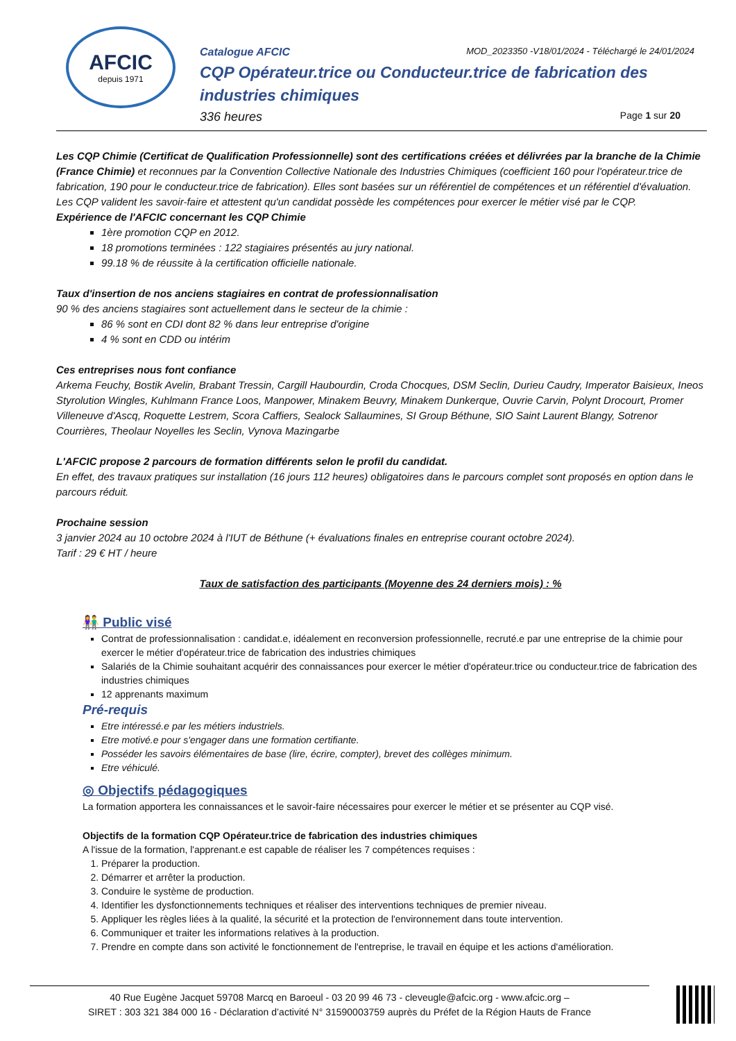AFCIC
depuis 1971
Catalogue AFCIC MOD_2023350 -V18/01/2024 - Téléchargé le 24/01/2024
CQP Opérateur.trice ou Conducteur.trice de fabrication des industries chimiques
336 heures Page 1 sur 20
Les CQP Chimie (Certificat de Qualification Professionnelle) sont des certifications créées et délivrées par la branche de la Chimie (France Chimie) et reconnues par la Convention Collective Nationale des Industries Chimiques (coefficient 160 pour l'opérateur.trice de fabrication, 190 pour le conducteur.trice de fabrication). Elles sont basées sur un référentiel de compétences et un référentiel d'évaluation.
Les CQP valident les savoir-faire et attestent qu'un candidat possède les compétences pour exercer le métier visé par le CQP.
Expérience de l'AFCIC concernant les CQP Chimie
1ère promotion CQP en 2012.
18 promotions terminées : 122 stagiaires présentés au jury national.
99.18 % de réussite à la certification officielle nationale.
Taux d'insertion de nos anciens stagiaires en contrat de professionnalisation
90 % des anciens stagiaires sont actuellement dans le secteur de la chimie :
86 % sont en CDI dont 82 % dans leur entreprise d'origine
4 % sont en CDD ou intérim
Ces entreprises nous font confiance
Arkema Feuchy, Bostik Avelin, Brabant Tressin, Cargill Haubourdin, Croda Chocques, DSM Seclin, Durieu Caudry, Imperator Baisieux, Ineos Styrolution Wingles, Kuhlmann France Loos, Manpower, Minakem Beuvry, Minakem Dunkerque, Ouvrie Carvin, Polynt Drocourt, Promer Villeneuve d'Ascq, Roquette Lestrem, Scora Caffiers, Sealock Sallaumines, SI Group Béthune, SIO Saint Laurent Blangy, Sotrenor Courrières, Theolaur Noyelles les Seclin, Vynova Mazingarbe
L'AFCIC propose 2 parcours de formation différents selon le profil du candidat.
En effet, des travaux pratiques sur installation (16 jours 112 heures) obligatoires dans le parcours complet sont proposés en option dans le parcours réduit.
Prochaine session
3 janvier 2024 au 10 octobre 2024 à l'IUT de Béthune (+ évaluations finales en entreprise courant octobre 2024).
Tarif : 29 € HT / heure
Taux de satisfaction des participants (Moyenne des 24 derniers mois) : %
👫 Public visé
Contrat de professionnalisation : candidat.e, idéalement en reconversion professionnelle, recruté.e par une entreprise de la chimie pour exercer le métier d'opérateur.trice de fabrication des industries chimiques
Salariés de la Chimie souhaitant acquérir des connaissances pour exercer le métier d'opérateur.trice ou conducteur.trice de fabrication des industries chimiques
12 apprenants maximum
Pré-requis
Etre intéressé.e par les métiers industriels.
Etre motivé.e pour s'engager dans une formation certifiante.
Posséder les savoirs élémentaires de base (lire, écrire, compter), brevet des collèges minimum.
Etre véhiculé.
◎ Objectifs pédagogiques
La formation apportera les connaissances et le savoir-faire nécessaires pour exercer le métier et se présenter au CQP visé.
Objectifs de la formation CQP Opérateur.trice de fabrication des industries chimiques
A l'issue de la formation, l'apprenant.e est capable de réaliser les 7 compétences requises :
1. Préparer la production.
2. Démarrer et arrêter la production.
3. Conduire le système de production.
4. Identifier les dysfonctionnements techniques et réaliser des interventions techniques de premier niveau.
5. Appliquer les règles liées à la qualité, la sécurité et la protection de l'environnement dans toute intervention.
6. Communiquer et traiter les informations relatives à la production.
7. Prendre en compte dans son activité le fonctionnement de l'entreprise, le travail en équipe et les actions d'amélioration.
40 Rue Eugène Jacquet 59708 Marcq en Baroeul - 03 20 99 46 73 - cleveugle@afcic.org - www.afcic.org –
SIRET : 303 321 384 000 16 - Déclaration d’activité N° 31590003759 auprès du Préfet de la Région Hauts de France